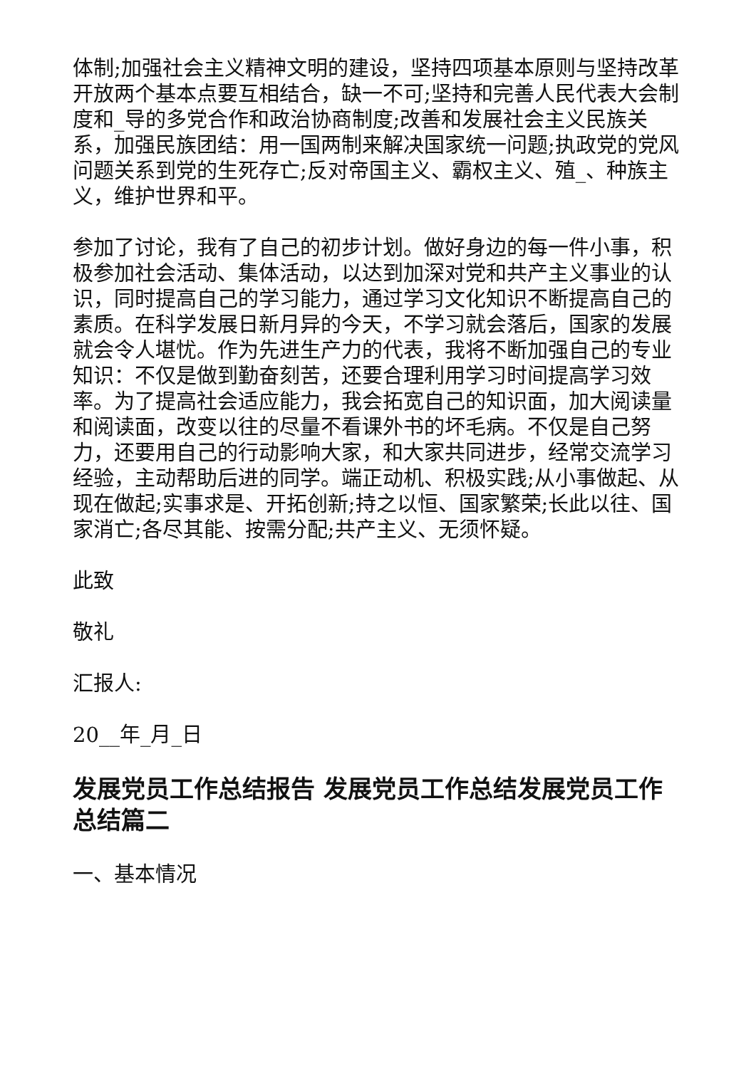体制;加强社会主义精神文明的建设，坚持四项基本原则与坚持改革开放两个基本点要互相结合，缺一不可;坚持和完善人民代表大会制度和_导的多党合作和政治协商制度;改善和发展社会主义民族关系，加强民族团结：用一国两制来解决国家统一问题;执政党的党风问题关系到党的生死存亡;反对帝国主义、霸权主义、殖_、种族主义，维护世界和平。
参加了讨论，我有了自己的初步计划。做好身边的每一件小事，积极参加社会活动、集体活动，以达到加深对党和共产主义事业的认识，同时提高自己的学习能力，通过学习文化知识不断提高自己的素质。在科学发展日新月异的今天，不学习就会落后，国家的发展就会令人堪忧。作为先进生产力的代表，我将不断加强自己的专业知识：不仅是做到勤奋刻苦，还要合理利用学习时间提高学习效率。为了提高社会适应能力，我会拓宽自己的知识面，加大阅读量和阅读面，改变以往的尽量不看课外书的坏毛病。不仅是自己努力，还要用自己的行动影响大家，和大家共同进步，经常交流学习经验，主动帮助后进的同学。端正动机、积极实践;从小事做起、从现在做起;实事求是、开拓创新;持之以恒、国家繁荣;长此以往、国家消亡;各尽其能、按需分配;共产主义、无须怀疑。
此致
敬礼
汇报人:
20__年_月_日
发展党员工作总结报告 发展党员工作总结发展党员工作总结篇二
一、基本情况